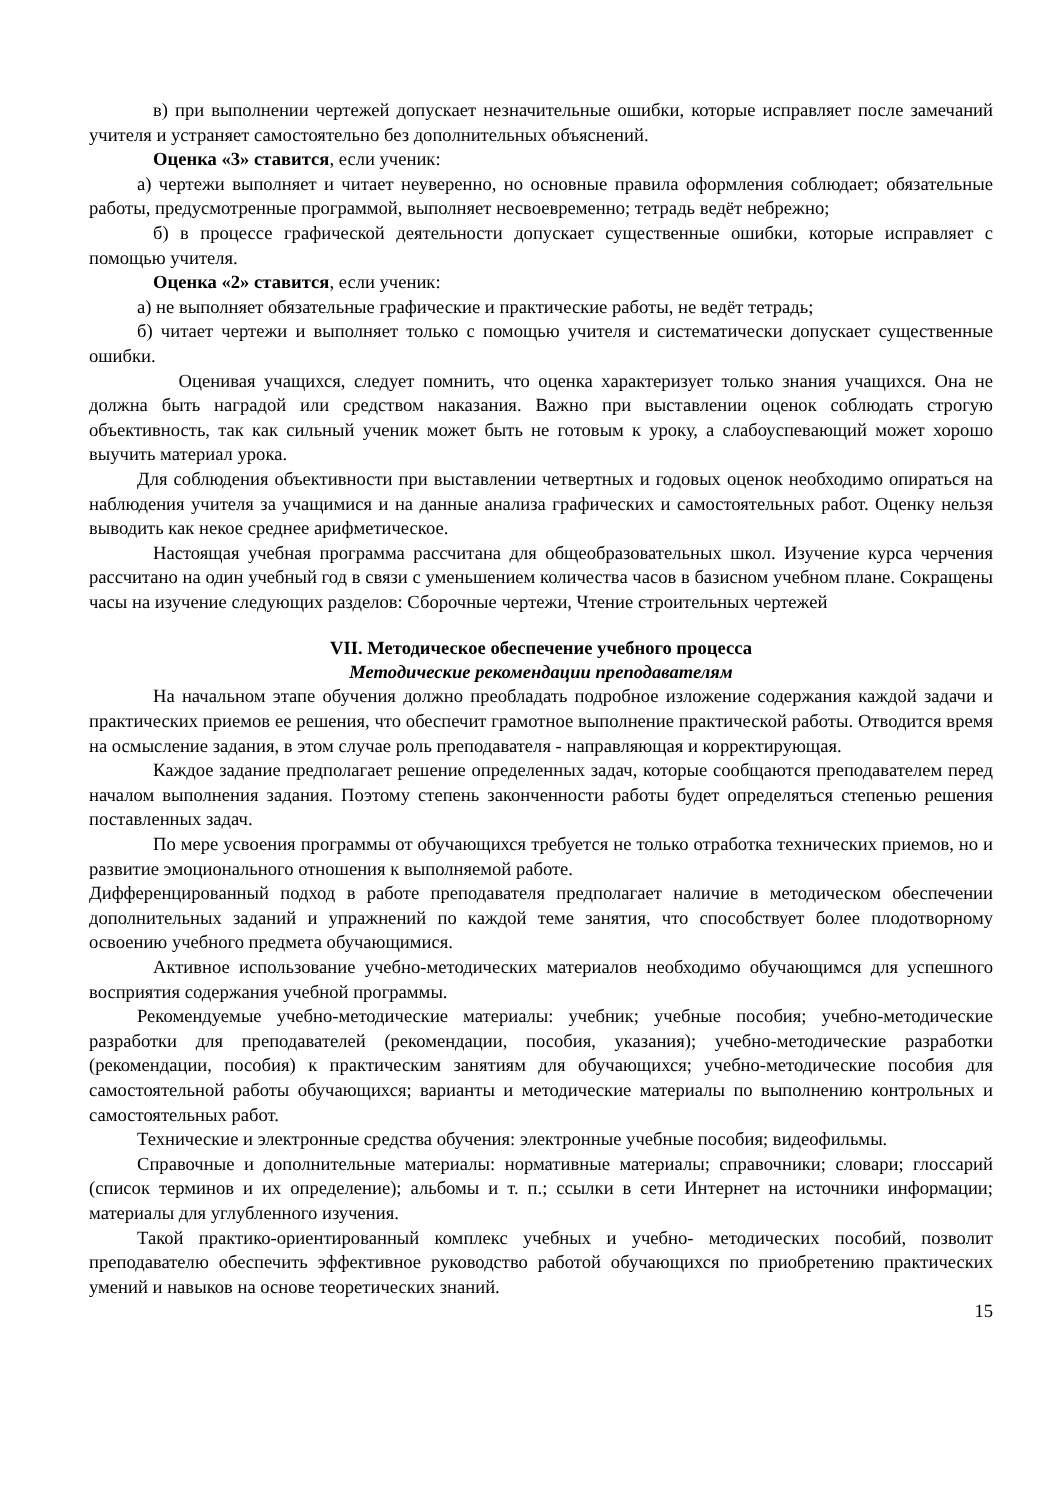в) при выполнении чертежей допускает незначительные ошибки, которые исправляет после замечаний учителя и устраняет самостоятельно без дополнительных объяснений.
Оценка «3» ставится, если ученик:
а) чертежи выполняет и читает неуверенно, но основные правила оформления соблюдает; обязательные работы, предусмотренные программой, выполняет несвоевременно; тетрадь ведёт небрежно;
б) в процессе графической деятельности допускает существенные ошибки, которые исправляет с помощью учителя.
Оценка «2» ставится, если ученик:
а) не выполняет обязательные графические и практические работы, не ведёт тетрадь;
б) читает чертежи и выполняет только с помощью учителя и систематически допускает существенные ошибки.
Оценивая учащихся, следует помнить, что оценка характеризует только знания учащихся. Она не должна быть наградой или средством наказания. Важно при выставлении оценок соблюдать строгую объективность, так как сильный ученик может быть не готовым к уроку, а слабоуспевающий может хорошо выучить материал урока.
Для соблюдения объективности при выставлении четвертных и годовых оценок необходимо опираться на наблюдения учителя за учащимися и на данные анализа графических и самостоятельных работ. Оценку нельзя выводить как некое среднее арифметическое.
Настоящая учебная программа рассчитана для общеобразовательных школ. Изучение курса черчения рассчитано на один учебный год в связи с уменьшением количества часов в базисном учебном плане. Сокращены часы на изучение следующих разделов: Сборочные чертежи, Чтение строительных чертежей
VII. Методическое обеспечение учебного процесса
Методические рекомендации преподавателям
На начальном этапе обучения должно преобладать подробное изложение содержания каждой задачи и практических приемов ее решения, что обеспечит грамотное выполнение практической работы. Отводится время на осмысление задания, в этом случае роль преподавателя - направляющая и корректирующая.
Каждое задание предполагает решение определенных задач, которые сообщаются преподавателем перед началом выполнения задания. Поэтому степень законченности работы будет определяться степенью решения поставленных задач.
По мере усвоения программы от обучающихся требуется не только отработка технических приемов, но и развитие эмоционального отношения к выполняемой работе.
Дифференцированный подход в работе преподавателя предполагает наличие в методическом обеспечении дополнительных заданий и упражнений по каждой теме занятия, что способствует более плодотворному освоению учебного предмета обучающимися.
Активное использование учебно-методических материалов необходимо обучающимся для успешного восприятия содержания учебной программы.
Рекомендуемые учебно-методические материалы: учебник; учебные пособия; учебно-методические разработки для преподавателей (рекомендации, пособия, указания); учебно-методические разработки (рекомендации, пособия) к практическим занятиям для обучающихся; учебно-методические пособия для самостоятельной работы обучающихся; варианты и методические материалы по выполнению контрольных и самостоятельных работ.
Технические и электронные средства обучения: электронные учебные пособия; видеофильмы.
Справочные и дополнительные материалы: нормативные материалы; справочники; словари; глоссарий (список терминов и их определение); альбомы и т. п.; ссылки в сети Интернет на источники информации; материалы для углубленного изучения.
Такой практико-ориентированный комплекс учебных и учебно- методических пособий, позволит преподавателю обеспечить эффективное руководство работой обучающихся по приобретению практических умений и навыков на основе теоретических знаний.
15